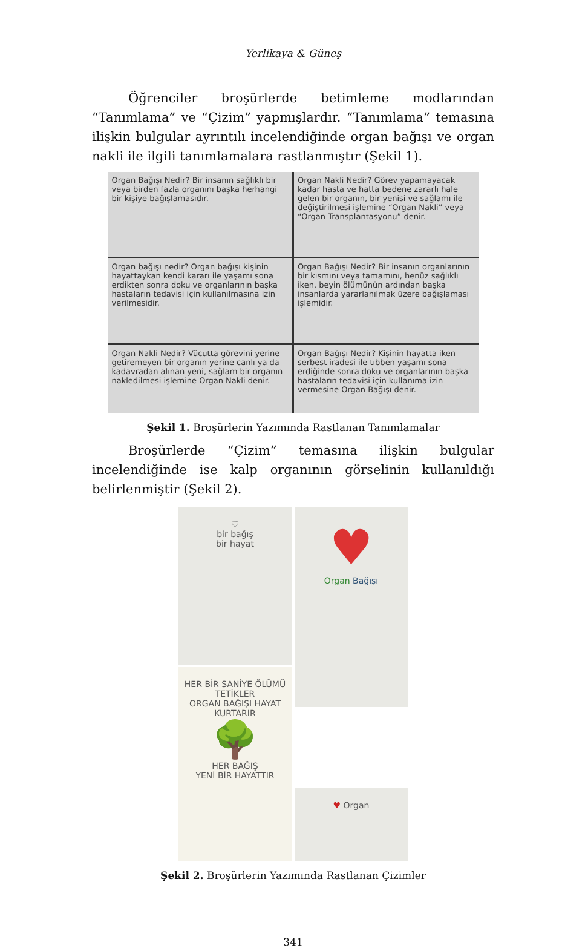Yerlikaya & Güneş
Öğrenciler broşürlerde betimleme modlarından “Tanımlama” ve “Çizim” yapmışlardır. “Tanımlama” temasına ilişkin bulgular ayrıntılı incelendiğinde organ bağışı ve organ nakli ile ilgili tanımlamalara rastlanmıştır (Şekil 1).
Organ Bağışı Nedir? Bir insanın sağlıklı bir veya birden fazla organını başka herhangi bir kişiye bağışlamasıdır.
Organ Nakli Nedir? Görev yapamayacak kadar hasta ve hatta bedene zararlı hale gelen bir organın, bir yenisi ve sağlamı ile değiştirilmesi işlemine “Organ Nakli” veya “Organ Transplantasyonu” denir.
Organ bağışı nedir? Organ bağışı kişinin hayattaykan kendi kararı ile yaşamı sona erdikten sonra doku ve organlarının başka hastaların tedavisi için kullanılmasına izin verilmesidir.
Organ Bağışı Nedir? Bir insanın organlarının bir kısmını veya tamamını, henüz sağlıklı iken, beyin ölümünün ardından başka insanlarda yararlanılmak üzere bağışlaması işlemidir.
Organ Nakli Nedir? Vücutta görevini yerine getiremeyen bir organın yerine canlı ya da kadavradan alınan yeni, sağlam bir organın nakledilmesi işlemine Organ Nakli denir.
Organ Bağışı Nedir? Kişinin hayatta iken serbest iradesi ile tıbben yaşamı sona erdiğinde sonra doku ve organlarının başka hastaların tedavisi için kullanıma izin vermesine Organ Bağışı denir.
Şekil 1. Broşürlerin Yazımında Rastlanan Tanımlamalar
Broşürlerde “Çizim” temasına ilişkin bulgular incelendiğinde ise kalp organının görselinin kullanıldığı belirlenmiştir (Şekil 2).
♡
bir bağış
bir hayat
♥
Organ Bağışı
HER BİR SANİYE ÖLÜMÜ TETİKLER
ORGAN BAĞIŞI HAYAT KURTARIR
🌳
HER BAĞIŞ
YENİ BİR HAYATTIR
♥ Organ
Şekil 2. Broşürlerin Yazımında Rastlanan Çizimler
341